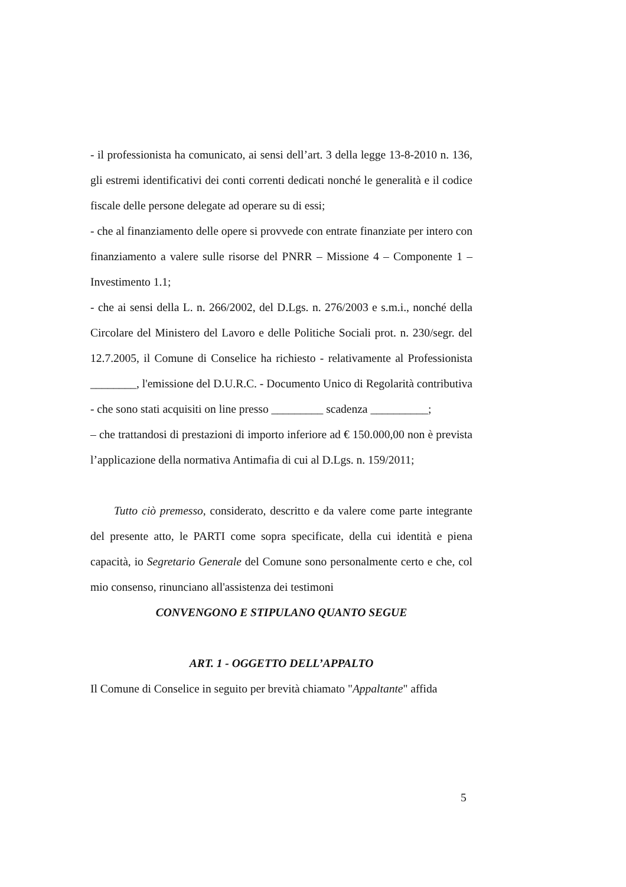- il professionista ha comunicato, ai sensi dell’art. 3 della legge 13-8-2010 n. 136, gli estremi identificativi dei conti correnti dedicati nonché le generalità e il codice fiscale delle persone delegate ad operare su di essi;
- che al finanziamento delle opere si provvede con entrate finanziate per intero con finanziamento a valere sulle risorse del PNRR – Missione 4 – Componente 1 – Investimento 1.1;
- che ai sensi della L. n. 266/2002, del D.Lgs. n. 276/2003 e s.m.i., nonché della Circolare del Ministero del Lavoro e delle Politiche Sociali prot. n. 230/segr. del 12.7.2005, il Comune di Conselice ha richiesto - relativamente al Professionista ________, l'emissione del D.U.R.C. - Documento Unico di Regolarità contributiva - che sono stati acquisiti on line presso _________ scadenza __________;
– che trattandosi di prestazioni di importo inferiore ad € 150.000,00 non è prevista l’applicazione della normativa Antimafia di cui al D.Lgs. n. 159/2011;
Tutto ciò premesso, considerato, descritto e da valere come parte integrante del presente atto, le PARTI come sopra specificate, della cui identità e piena capacità, io Segretario Generale del Comune sono personalmente certo e che, col mio consenso, rinunciano all'assistenza dei testimoni
CONVENGONO E STIPULANO QUANTO SEGUE
ART. 1 - OGGETTO DELL’APPALTO
Il Comune di Conselice in seguito per brevità chiamato "Appaltante" affida
5